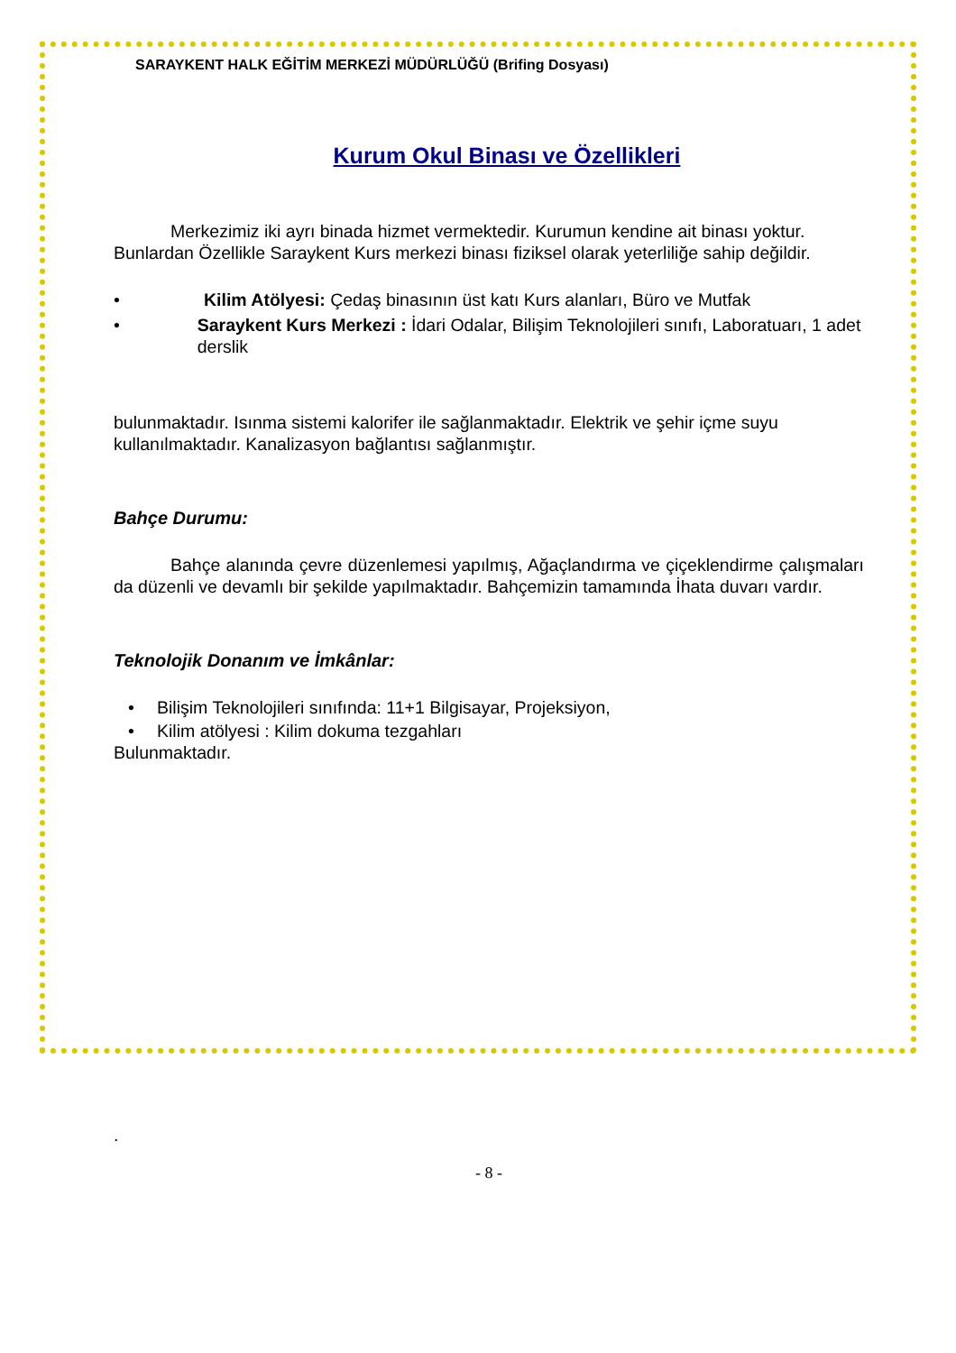SARAYKENT HALK EĞİTİM MERKEZİ MÜDÜRLÜĞÜ (Brifing Dosyası)
Kurum Okul Binası ve Özellikleri
Merkezimiz iki ayrı binada hizmet vermektedir. Kurumun kendine ait binası yoktur. Bunlardan Özellikle Saraykent Kurs merkezi binası fiziksel olarak yeterliliğe sahip değildir.
• Kilim Atölyesi: Çedaş binasının üst katı Kurs alanları, Büro ve Mutfak
• Saraykent Kurs Merkezi : İdari Odalar, Bilişim Teknolojileri sınıfı, Laboratuarı, 1 adet derslik
bulunmaktadır. Isınma sistemi kalorifer ile sağlanmaktadır. Elektrik ve şehir içme suyu kullanılmaktadır. Kanalizasyon bağlantısı sağlanmıştır.
Bahçe Durumu:
Bahçe alanında çevre düzenlemesi yapılmış, Ağaçlandırma ve çiçeklendirme çalışmaları da düzenli ve devamlı bir şekilde yapılmaktadır. Bahçemizin tamamında İhata duvarı vardır.
Teknolojik Donanım ve İmkânlar:
• Bilişim Teknolojileri sınıfında: 11+1 Bilgisayar, Projeksiyon,
• Kilim atölyesi : Kilim dokuma tezgahları
Bulunmaktadır.
.
- 8 -